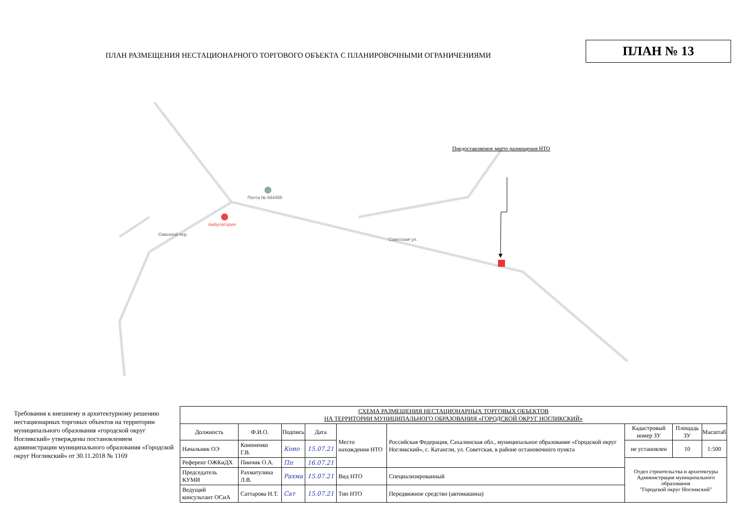ПЛАН РАЗМЕЩЕНИЯ НЕСТАЦИОНАРНОГО ТОРГОВОГО ОБЪЕКТА С ПЛАНИРОВОЧНЫМИ ОГРАНИЧЕНИЯМИ
ПЛАН № 13
Почта № 694455
Амбулатория
Сквозной пер.
Советская ул.
Предоставляемое место размещения НТО
Требования к внешнему и архитектурному решению нестационарных торговых объектов на территории муниципального образования «городской округ Ногликский» утверждены постановлением администрации муниципального образования «Городской округ Ногликский» от 30.11.2018 № 1169
| СХЕМА РАЗМЕЩЕНИЯ НЕСТАЦИОНАРНЫХ ТОРГОВЫХ ОБЪЕКТОВ НА ТЕРРИТОРИИ МУНИЦИПАЛЬНОГО ОБРАЗОВАНИЯ «ГОРОДСКОЙ ОКРУГ НОГЛИКСКИЙ» | | | | | | | | |
| Должность | Ф.И.О. | Подпись | Дата | Место нахождения НТО | Российская Федерация, Сахалинская обл., муниципальное образование «Городской округ Ногликский», с. Катангли, ул. Советская, в районе остановочного пункта | Кадастровый номер ЗУ | Площадь ЗУ | Масштаб |
| Начальник ОЭ | Кононенко Г.В. | Коно | 15.07.21 | | | не установлен | 10 | 1:500 |
| Референт ОЖКиДХ | Пинчик О.А. | Пп | 16.07.21 | | | Отдел строительства и архитектуры Администрация муниципального образования "Городской округ Ногликский" | | |
| Председатель КУМИ | Рахматулина Л.В. | Рахма | 15.07.21 | Вид НТО | Специализированный | | | |
| Ведущий консультант ОСиА | Саттарова Н.Т. | Сат | 15.07.21 | Тип НТО | Передвижное средство (автомашина) | | | |